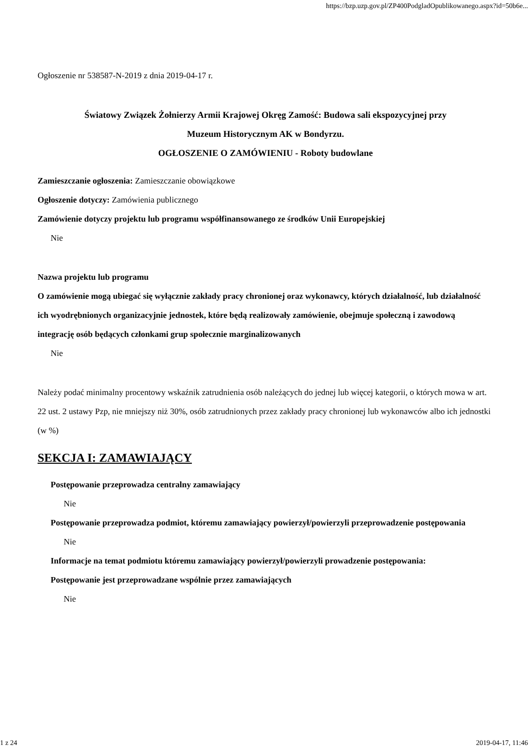https://bzp.uzp.gov.pl/ZP400PodgladOpublikowanego.aspx?id=50b6e...
Ogłoszenie nr 538587-N-2019 z dnia 2019-04-17 r.
Światowy Związek Żołnierzy Armii Krajowej Okręg Zamość: Budowa sali ekspozycyjnej przy
Muzeum Historycznym AK w Bondyrzu.
OGŁOSZENIE O ZAMÓWIENIU - Roboty budowlane
Zamieszczanie ogłoszenia: Zamieszczanie obowiązkowe
Ogłoszenie dotyczy: Zamówienia publicznego
Zamówienie dotyczy projektu lub programu współfinansowanego ze środków Unii Europejskiej
Nie
Nazwa projektu lub programu
O zamówienie mogą ubiegać się wyłącznie zakłady pracy chronionej oraz wykonawcy, których działalność, lub działalność ich wyodrębnionych organizacyjnie jednostek, które będą realizowały zamówienie, obejmuje społeczną i zawodową integrację osób będących członkami grup społecznie marginalizowanych
Nie
Należy podać minimalny procentowy wskaźnik zatrudnienia osób należących do jednej lub więcej kategorii, o których mowa w art. 22 ust. 2 ustawy Pzp, nie mniejszy niż 30%, osób zatrudnionych przez zakłady pracy chronionej lub wykonawców albo ich jednostki (w %)
SEKCJA I: ZAMAWIAJĄCY
Postępowanie przeprowadza centralny zamawiający
Nie
Postępowanie przeprowadza podmiot, któremu zamawiający powierzył/powierzyli przeprowadzenie postępowania
Nie
Informacje na temat podmiotu któremu zamawiający powierzył/powierzyli prowadzenie postępowania:
Postępowanie jest przeprowadzane wspólnie przez zamawiających
Nie
1 z 24 2019-04-17, 11:46